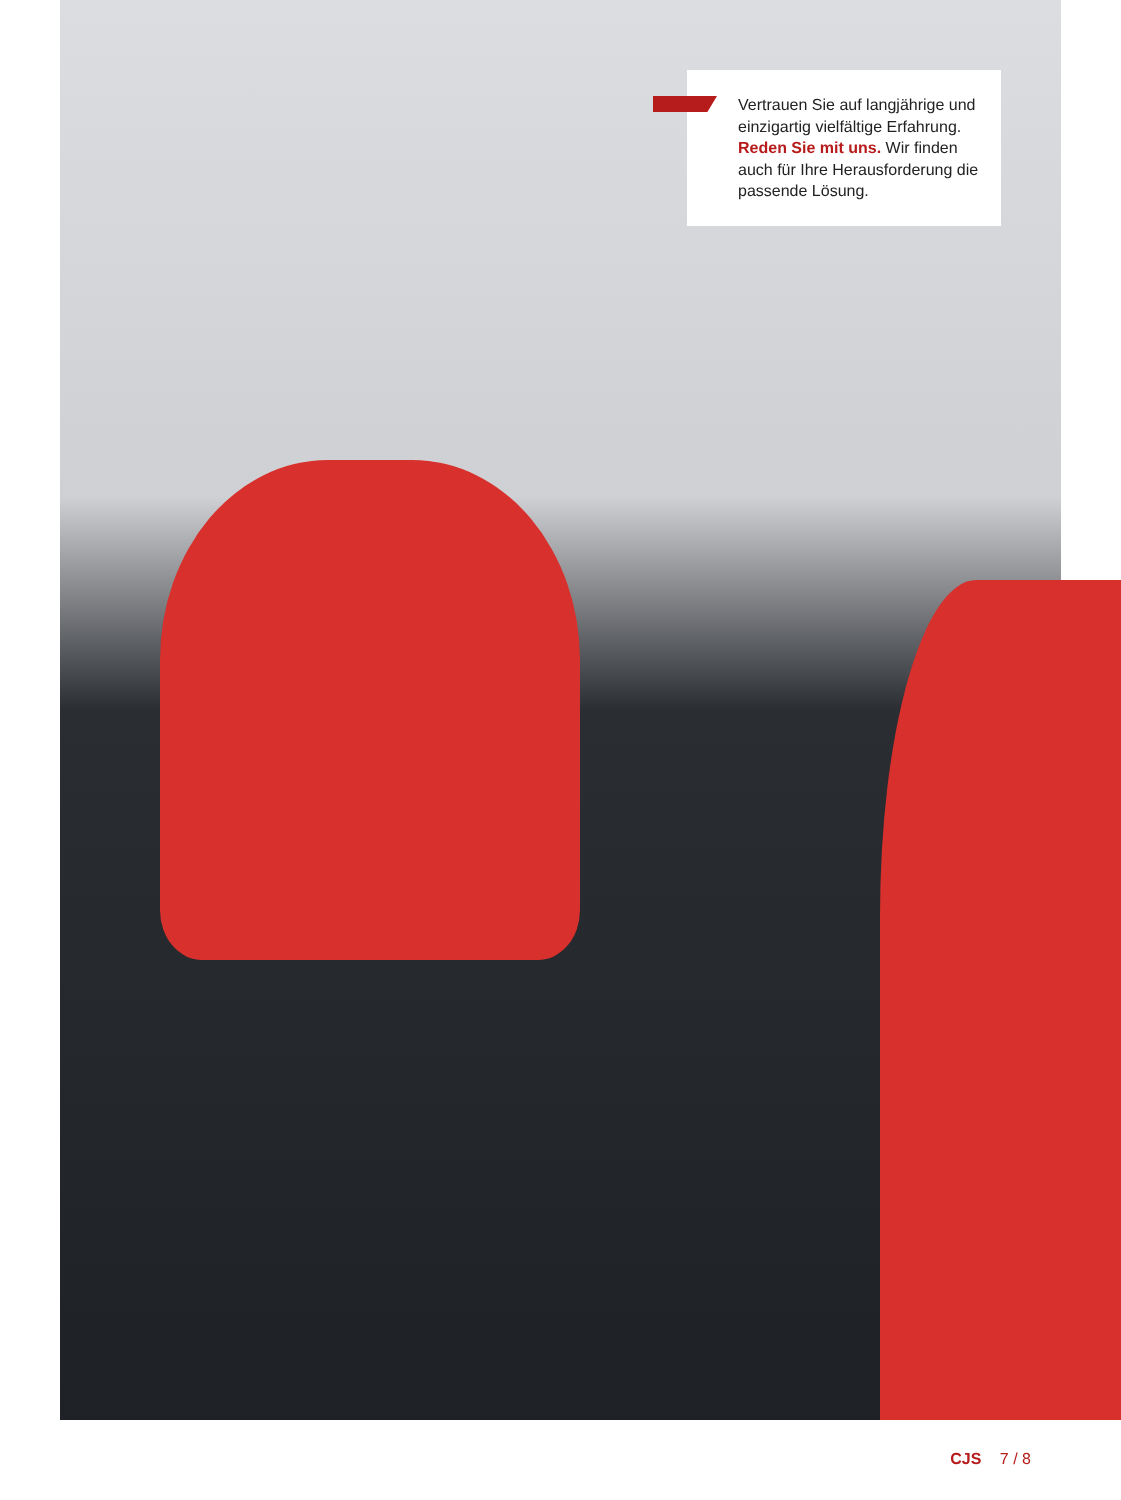Vertrauen Sie auf langjährige und einzigartig vielfältige Erfahrung. Reden Sie mit uns. Wir finden auch für Ihre Herausforderung die passende Lösung.
CJS 7 / 8